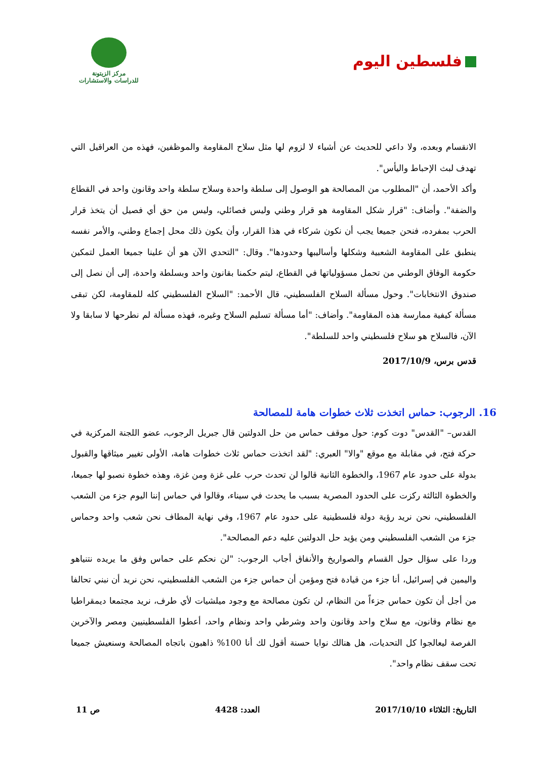فلسطين اليوم
مركز الزيتونة
للدراسات والاستشارات
الانقسام وبعده، ولا داعي للحديث عن أشياء لا لزوم لها مثل سلاح المقاومة والموظفين، فهذه من العراقيل التي تهدف لبث الإحباط واليأس".
وأكد الأحمد، أن "المطلوب من المصالحة هو الوصول إلى سلطة واحدة وسلاح سلطة واحد وقانون واحد في القطاع والضفة". وأضاف: "قرار شكل المقاومة هو قرار وطني وليس فصائلي، وليس من حق أي فصيل أن يتخذ قرار الحرب بمفرده، فنحن جميعا يجب أن نكون شركاء في هذا القرار، وأن يكون ذلك محل إجماع وطني، والأمر نفسه ينطبق على المقاومة الشعبية وشكلها وأساليبها وحدودها". وقال: "التحدي الآن هو أن علينا جميعا العمل لتمكين حكومة الوفاق الوطني من تحمل مسؤولياتها في القطاع، ليتم حكمنا بقانون واحد وبسلطة واحدة، إلى أن نصل إلى صندوق الانتخابات". وحول مسألة السلاح الفلسطيني، قال الأحمد: "السلاح الفلسطيني كله للمقاومة، لكن تبقى مسألة كيفية ممارسة هذه المقاومة". وأضاف: "أما مسألة تسليم السلاح وغيره، فهذه مسألة لم نطرحها لا سابقا ولا الآن، فالسلاح هو سلاح فلسطيني واحد للسلطة".
قدس برس، 2017/10/9
16. الرجوب: حماس اتخذت ثلاث خطوات هامة للمصالحة
القدس– "القدس" دوت كوم: حول موقف حماس من حل الدولتين قال جبريل الرجوب، عضو اللجنة المركزية في حركة فتح، في مقابلة مع موقع "والا" العبري: "لقد اتخذت حماس ثلاث خطوات هامة، الأولى تغيير ميثاقها والقبول بدولة على حدود عام 1967، والخطوة الثانية قالوا لن تحدث حرب على غزة ومن غزة، وهذه خطوة نصبو لها جميعا، والخطوة الثالثة ركزت على الحدود المصرية بسبب ما يحدث في سيناء، وقالوا في حماس إننا اليوم جزء من الشعب الفلسطيني، نحن نريد رؤية دولة فلسطينية على حدود عام 1967، وفي نهاية المطاف نحن شعب واحد وحماس جزء من الشعب الفلسطيني ومن يؤيد حل الدولتين عليه دعم المصالحة".
وردا على سؤال حول القسام والصواريخ والأنفاق أجاب الرجوب: "لن نحكم على حماس وفق ما يريده نتنياهو واليمين في إسرائيل، أنا جزء من قيادة فتح ومؤمن أن حماس جزء من الشعب الفلسطيني، نحن نريد أن نبني تحالفا من أجل أن تكون حماس جزءاً من النظام، لن تكون مصالحة مع وجود ميلشيات لأي طرف، نريد مجتمعا ديمقراطيا مع نظام وقانون، مع سلاح واحد وقانون واحد وشرطي واحد ونظام واحد، أعطوا الفلسطينيين ومصر والآخرين الفرصة ليعالجوا كل التحديات، هل هنالك نوايا حسنة أقول لك أنا 100% ذاهبون باتجاه المصالحة وسنعيش جميعا تحت سقف نظام واحد".
التاريخ: الثلاثاء 2017/10/10 العدد: 4428 ص 11